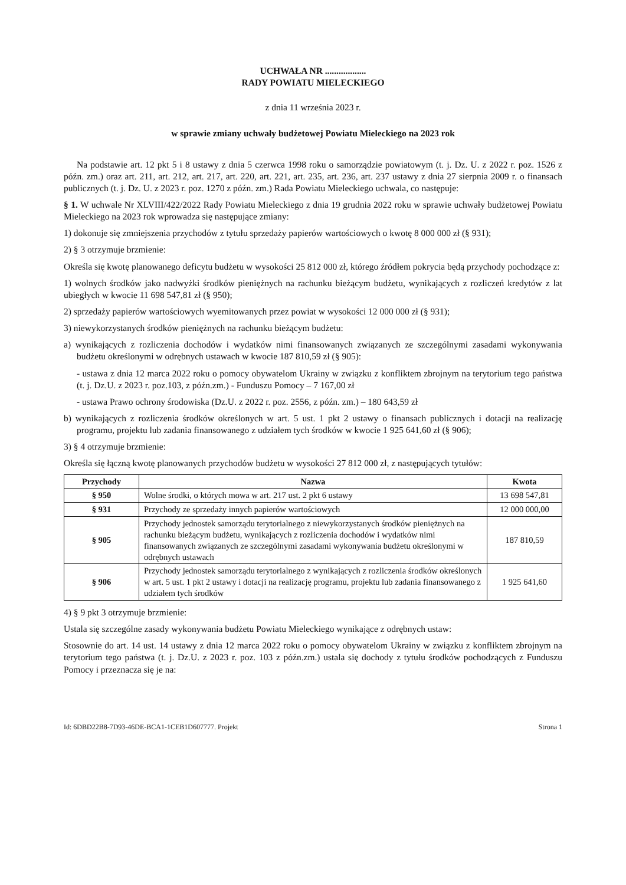UCHWAŁA NR ..................
RADY POWIATU MIELECKIEGO
z dnia 11 września 2023 r.
w sprawie zmiany uchwały budżetowej Powiatu Mieleckiego na 2023 rok
Na podstawie art. 12 pkt 5 i 8 ustawy z dnia 5 czerwca 1998 roku o samorządzie powiatowym (t. j. Dz. U. z 2022 r. poz. 1526 z późn. zm.) oraz art. 211, art. 212, art. 217, art. 220, art. 221, art. 235, art. 236, art. 237 ustawy z dnia 27 sierpnia 2009 r. o finansach publicznych (t. j. Dz. U. z 2023 r. poz. 1270 z późn. zm.) Rada Powiatu Mieleckiego uchwala, co następuje:
§ 1. W uchwale Nr XLVIII/422/2022 Rady Powiatu Mieleckiego z dnia 19 grudnia 2022 roku w sprawie uchwały budżetowej Powiatu Mieleckiego na 2023 rok wprowadza się następujące zmiany:
1) dokonuje się zmniejszenia przychodów z tytułu sprzedaży papierów wartościowych o kwotę 8 000 000 zł (§ 931);
2) § 3 otrzymuje brzmienie:
Określa się kwotę planowanego deficytu budżetu w wysokości 25 812 000 zł, którego źródłem pokrycia będą przychody pochodzące z:
1) wolnych środków jako nadwyżki środków pieniężnych na rachunku bieżącym budżetu, wynikających z rozliczeń kredytów z lat ubiegłych w kwocie 11 698 547,81 zł (§ 950);
2) sprzedaży papierów wartościowych wyemitowanych przez powiat w wysokości 12 000 000 zł (§ 931);
3) niewykorzystanych środków pieniężnych na rachunku bieżącym budżetu:
a) wynikających z rozliczenia dochodów i wydatków nimi finansowanych związanych ze szczególnymi zasadami wykonywania budżetu określonymi w odrębnych ustawach w kwocie 187 810,59 zł (§ 905):
- ustawa z dnia 12 marca 2022 roku o pomocy obywatelom Ukrainy w związku z konfliktem zbrojnym na terytorium tego państwa (t. j. Dz.U. z 2023 r. poz.103, z późn.zm.) - Funduszu Pomocy – 7 167,00 zł
- ustawa Prawo ochrony środowiska (Dz.U. z 2022 r. poz. 2556, z późn. zm.) – 180 643,59 zł
b) wynikających z rozliczenia środków określonych w art. 5 ust. 1 pkt 2 ustawy o finansach publicznych i dotacji na realizację programu, projektu lub zadania finansowanego z udziałem tych środków w kwocie 1 925 641,60 zł (§ 906);
3) § 4 otrzymuje brzmienie:
Określa się łączną kwotę planowanych przychodów budżetu w wysokości 27 812 000 zł, z następujących tytułów:
| Przychody | Nazwa | Kwota |
| --- | --- | --- |
| § 950 | Wolne środki, o których mowa w art. 217 ust. 2 pkt 6 ustawy | 13 698 547,81 |
| § 931 | Przychody ze sprzedaży innych papierów wartościowych | 12 000 000,00 |
| § 905 | Przychody jednostek samorządu terytorialnego z niewykorzystanych środków pieniężnych na rachunku bieżącym budżetu, wynikających z rozliczenia dochodów i wydatków nimi finansowanych związanych ze szczególnymi zasadami wykonywania budżetu określonymi w odrębnych ustawach | 187 810,59 |
| § 906 | Przychody jednostek samorządu terytorialnego z wynikających z rozliczenia środków określonych w art. 5 ust. 1 pkt 2 ustawy i dotacji na realizację programu, projektu lub zadania finansowanego z udziałem tych środków | 1 925 641,60 |
4) § 9 pkt 3 otrzymuje brzmienie:
Ustala się szczególne zasady wykonywania budżetu Powiatu Mieleckiego wynikające z odrębnych ustaw:
Stosownie do art. 14 ust. 14 ustawy z dnia 12 marca 2022 roku o pomocy obywatelom Ukrainy w związku z konfliktem zbrojnym na terytorium tego państwa (t. j. Dz.U. z 2023 r. poz. 103 z późn.zm.) ustala się dochody z tytułu środków pochodzących z Funduszu Pomocy i przeznacza się je na:
Id: 6DBD22B8-7D93-46DE-BCA1-1CEB1D607777. Projekt Strona 1